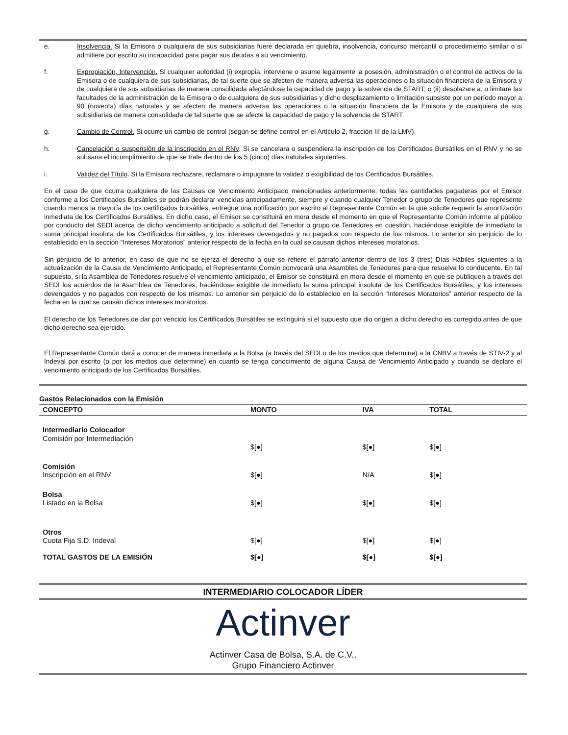e. Insolvencia. Si la Emisora o cualquiera de sus subsidiarias fuere declarada en quiebra, insolvencia, concurso mercantil o procedimiento similar o si admitiere por escrito su incapacidad para pagar sus deudas a su vencimiento.
f. Expropiación, Intervención. Si cualquier autoridad (i) expropia, interviene o asume legalmente la posesión, administración o el control de activos de la Emisora o de cualquiera de sus subsidiarias, de tal suerte que se afecten de manera adversa las operaciones o la situación financiera de la Emisora y de cualquiera de sus subsidiarias de manera consolidada afectándose la capacidad de pago y la solvencia de START; o (ii) desplazare a, o limitare las facultades de la administración de la Emisora o de cualquiera de sus subsidiarias y dicho desplazamiento o limitación subsiste por un período mayor a 90 (noventa) días naturales y se afecten de manera adversa las operaciones o la situación financiera de la Emisora y de cualquiera de sus subsidiarias de manera consolidada de tal suerte que se afecte la capacidad de pago y la solvencia de START.
g. Cambio de Control. Si ocurre un cambio de control (según se define control en el Artículo 2, fracción III de la LMV).
h. Cancelación o suspensión de la inscripción en el RNV. Si se cancelara o suspendiera la inscripción de los Certificados Bursátiles en el RNV y no se subsana el incumplimiento de que se trate dentro de los 5 (cinco) días naturales siguientes.
i. Validez del Título. Si la Emisora rechazare, reclamare o impugnare la validez o exigibilidad de los Certificados Bursátiles.
En el caso de que ocurra cualquiera de las Causas de Vencimiento Anticipado mencionadas anteriormente, todas las cantidades pagaderas por el Emisor conforme a los Certificados Bursátiles se podrán declarar vencidas anticipadamente, siempre y cuando cualquier Tenedor o grupo de Tenedores que represente cuando menos la mayoría de los certificados bursátiles, entregue una notificación por escrito al Representante Común en la que solicite requerir la amortización inmediata de los Certificados Bursátiles. En dicho caso, el Emisor se constituirá en mora desde el momento en que el Representante Común informe al público por conducto del SEDI acerca de dicho vencimiento anticipado a solicitud del Tenedor o grupo de Tenedores en cuestión, haciéndose exigible de inmediato la suma principal insoluta de los Certificados Bursátiles, y los intereses devengados y no pagados con respecto de los mismos. Lo anterior sin perjuicio de lo establecido en la sección “Intereses Moratorios” anterior respecto de la fecha en la cual se causan dichos intereses moratorios.
Sin perjuicio de lo anterior, en caso de que no se ejerza el derecho a que se refiere el párrafo anterior dentro de los 3 (tres) Días Hábiles siguientes a la actualización de la Causa de Vencimiento Anticipado, el Representante Común convocará una Asamblea de Tenedores para que resuelva lo conducente. En tal supuesto, si la Asamblea de Tenedores resuelve el vencimiento anticipado, el Emisor se constituirá en mora desde el momento en que se publiquen a través del SEDI los acuerdos de la Asamblea de Tenedores, haciéndose exigible de inmediato la suma principal insoluta de los Certificados Bursátiles, y los intereses devengados y no pagados con respecto de los mismos. Lo anterior sin perjuicio de lo establecido en la sección “Intereses Moratorios” anterior respecto de la fecha en la cual se causan dichos intereses moratorios.
El derecho de los Tenedores de dar por vencido los Certificados Bursátiles se extinguirá si el supuesto que dio origen a dicho derecho es corregido antes de que dicho derecho sea ejercido.
El Representante Común dará a conocer de manera inmediata a la Bolsa (a través del SEDI o de los medios que determine) a la CNBV a través de STIV-2 y al Indeval por escrito (o por los medios que determine) en cuanto se tenga conocimiento de alguna Causa de Vencimiento Anticipado y cuando se declare el vencimiento anticipado de los Certificados Bursátiles.
Gastos Relacionados con la Emisión
| CONCEPTO | MONTO | IVA | TOTAL |
| --- | --- | --- | --- |
| Intermediario Colocador Comisión por Intermediación | $[●] | $[●] | $[●] |
| Comisión Inscripción en el RNV | $[●] | N/A | $[●] |
| Bolsa Listado en la Bolsa | $[●] | $[●] | $[●] |
| Otros Cuota Fija S.D. Indeval | $[●] | $[●] | $[●] |
| TOTAL GASTOS DE LA EMISIÓN | $[●] | $[●] | $[●] |
INTERMEDIARIO COLOCADOR LÍDER
Actinver
Actinver Casa de Bolsa, S.A. de C.V.,
Grupo Financiero Actinver